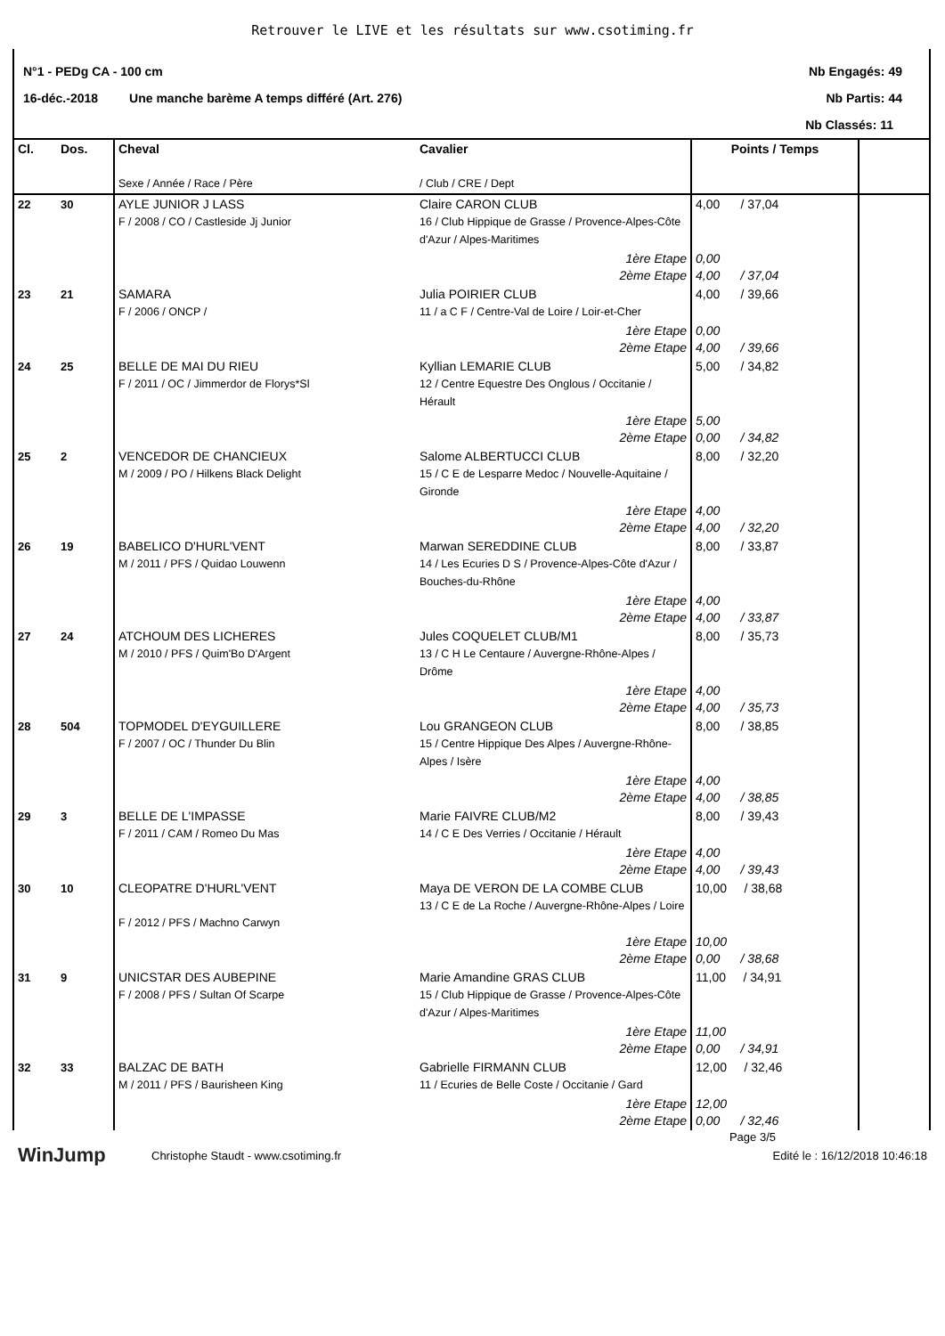Retrouver le LIVE et les résultats sur www.csotiming.fr
N°1 - PEDg CA - 100 cm Nb Engagés: 49
16-déc.-2018 Une manche barème A temps différé (Art. 276) Nb Partis: 44
Nb Classés: 11
| Cl. | Dos. | Cheval Sexe / Année / Race / Père | Cavalier / Club / CRE / Dept | Points / Temps | |
| --- | --- | --- | --- | --- | --- |
| 22 | 30 | AYLE JUNIOR J LASS F / 2008 / CO / Castleside Jj Junior | Claire CARON CLUB 16 / Club Hippique de Grasse / Provence-Alpes-Côte d'Azur / Alpes-Maritimes | 4,00 / 37,04 | |
| | | | 1ère Etape 2ème Etape | 0,00 4,00 / 37,04 | |
| 23 | 21 | SAMARA F / 2006 / ONCP / | Julia POIRIER CLUB 11 / a C F / Centre-Val de Loire / Loir-et-Cher | 4,00 / 39,66 | |
| | | | 1ère Etape 2ème Etape | 0,00 4,00 / 39,66 | |
| 24 | 25 | BELLE DE MAI DU RIEU F / 2011 / OC / Jimmerdor de Florys*Sl | Kyllian LEMARIE CLUB 12 / Centre Equestre Des Onglous / Occitanie / Hérault | 5,00 / 34,82 | |
| | | | 1ère Etape 2ème Etape | 5,00 0,00 / 34,82 | |
| 25 | 2 | VENCEDOR DE CHANCIEUX M / 2009 / PO / Hilkens Black Delight | Salome ALBERTUCCI CLUB 15 / C E de Lesparre Medoc / Nouvelle-Aquitaine / Gironde | 8,00 / 32,20 | |
| | | | 1ère Etape 2ème Etape | 4,00 4,00 / 32,20 | |
| 26 | 19 | BABELICO D'HURL'VENT M / 2011 / PFS / Quidao Louwenn | Marwan SEREDDINE CLUB 14 / Les Ecuries D S / Provence-Alpes-Côte d'Azur / Bouches-du-Rhône | 8,00 / 33,87 | |
| | | | 1ère Etape 2ème Etape | 4,00 4,00 / 33,87 | |
| 27 | 24 | ATCHOUM DES LICHERES M / 2010 / PFS / Quim'Bo D'Argent | Jules COQUELET CLUB/M1 13 / C H Le Centaure / Auvergne-Rhône-Alpes / Drôme | 8,00 / 35,73 | |
| | | | 1ère Etape 2ème Etape | 4,00 4,00 / 35,73 | |
| 28 | 504 | TOPMODEL D'EYGUILLERE F / 2007 / OC / Thunder Du Blin | Lou GRANGEON CLUB 15 / Centre Hippique Des Alpes / Auvergne-Rhône-Alpes / Isère | 8,00 / 38,85 | |
| | | | 1ère Etape 2ème Etape | 4,00 4,00 / 38,85 | |
| 29 | 3 | BELLE DE L'IMPASSE F / 2011 / CAM / Romeo Du Mas | Marie FAIVRE CLUB/M2 14 / C E Des Verries / Occitanie / Hérault | 8,00 / 39,43 | |
| | | | 1ère Etape 2ème Etape | 4,00 4,00 / 39,43 | |
| 30 | 10 | CLEOPATRE D'HURL'VENT F / 2012 / PFS / Machno Carwyn | Maya DE VERON DE LA COMBE CLUB 13 / C E de La Roche / Auvergne-Rhône-Alpes / Loire | 10,00 / 38,68 | |
| | | | 1ère Etape 2ème Etape | 10,00 0,00 / 38,68 | |
| 31 | 9 | UNICSTAR DES AUBEPINE F / 2008 / PFS / Sultan Of Scarpe | Marie Amandine GRAS CLUB 15 / Club Hippique de Grasse / Provence-Alpes-Côte d'Azur / Alpes-Maritimes | 11,00 / 34,91 | |
| | | | 1ère Etape 2ème Etape | 11,00 0,00 / 34,91 | |
| 32 | 33 | BALZAC DE BATH M / 2011 / PFS / Baurisheen King | Gabrielle FIRMANN CLUB 11 / Ecuries de Belle Coste / Occitanie / Gard | 12,00 / 32,46 | |
| | | | 1ère Etape 2ème Etape | 12,00 0,00 / 32,46 | |
Page 3/5
WinJump Christophe Staudt - www.csotiming.fr Edité le : 16/12/2018 10:46:18